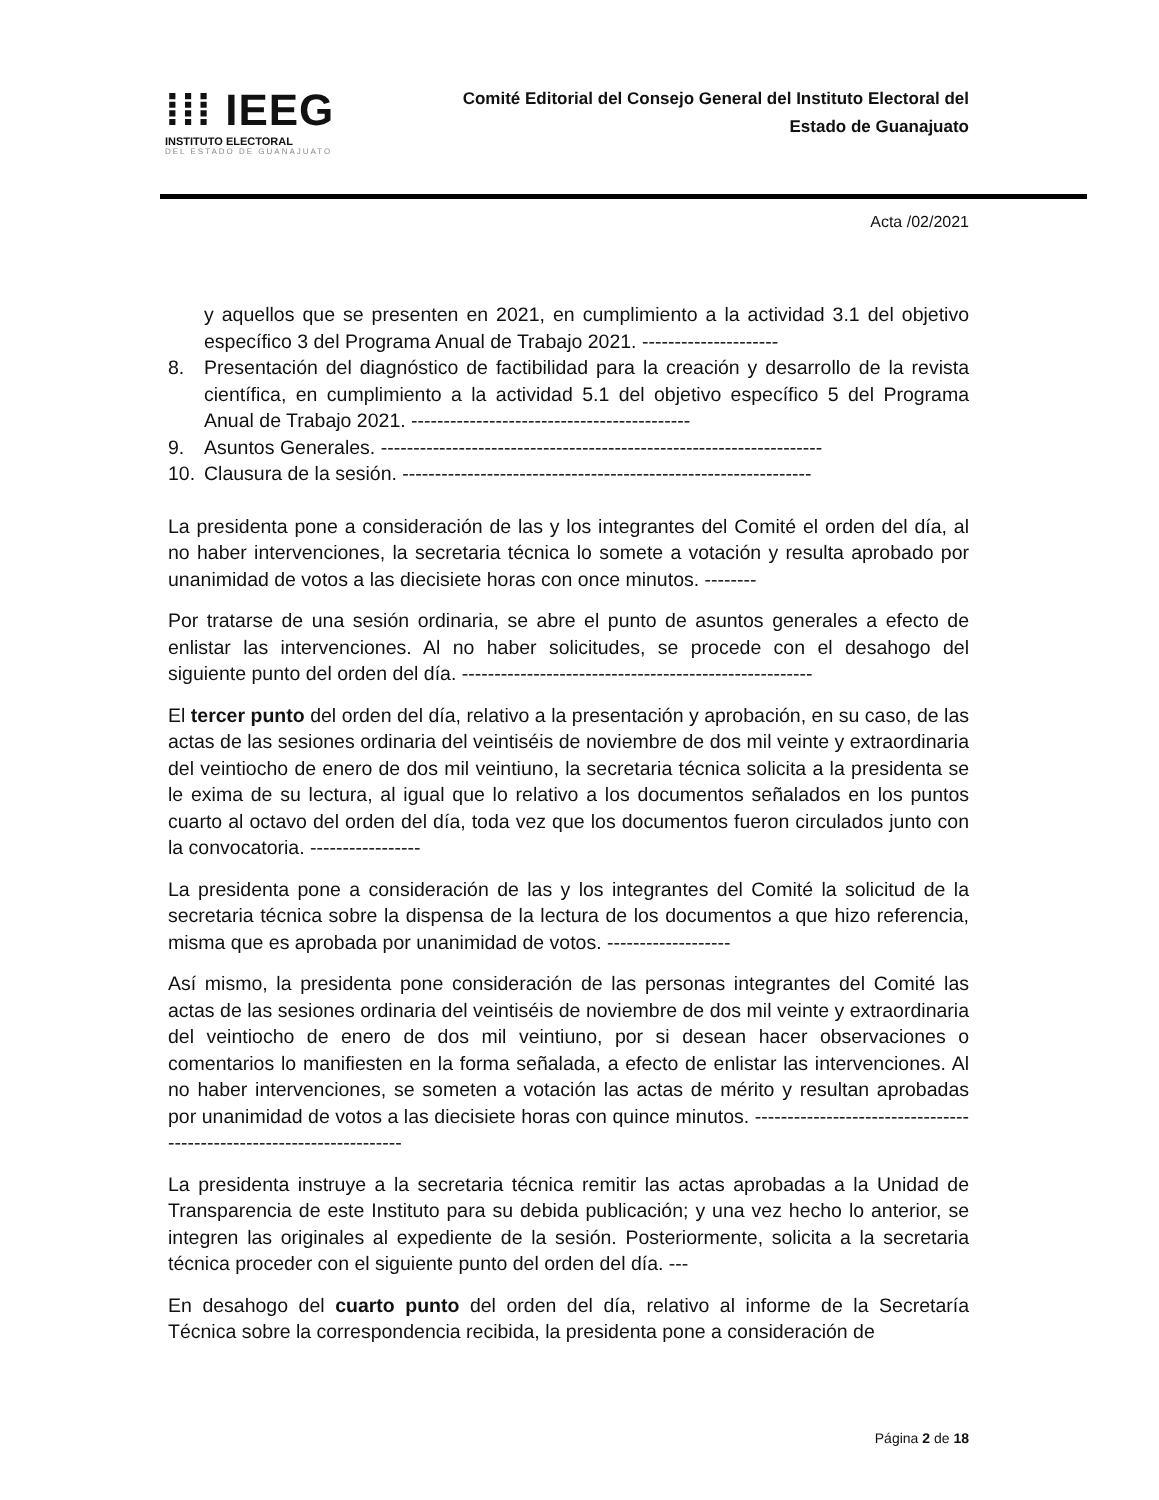⁞⁞⁞ IEEG
INSTITUTO ELECTORAL
DEL ESTADO DE GUANAJUATO
Comité Editorial del Consejo General del Instituto Electoral del Estado de Guanajuato
Acta /02/2021
y aquellos que se presenten en 2021, en cumplimiento a la actividad 3.1 del objetivo específico 3 del Programa Anual de Trabajo 2021. ---------------------
8. Presentación del diagnóstico de factibilidad para la creación y desarrollo de la revista científica, en cumplimiento a la actividad 5.1 del objetivo específico 5 del Programa Anual de Trabajo 2021. -------------------------------------------
9. Asuntos Generales. --------------------------------------------------------------------
10. Clausura de la sesión. ---------------------------------------------------------------
La presidenta pone a consideración de las y los integrantes del Comité el orden del día, al no haber intervenciones, la secretaria técnica lo somete a votación y resulta aprobado por unanimidad de votos a las diecisiete horas con once minutos. --------
Por tratarse de una sesión ordinaria, se abre el punto de asuntos generales a efecto de enlistar las intervenciones. Al no haber solicitudes, se procede con el desahogo del siguiente punto del orden del día. ------------------------------------------------------
El tercer punto del orden del día, relativo a la presentación y aprobación, en su caso, de las actas de las sesiones ordinaria del veintiséis de noviembre de dos mil veinte y extraordinaria del veintiocho de enero de dos mil veintiuno, la secretaria técnica solicita a la presidenta se le exima de su lectura, al igual que lo relativo a los documentos señalados en los puntos cuarto al octavo del orden del día, toda vez que los documentos fueron circulados junto con la convocatoria. -----------------
La presidenta pone a consideración de las y los integrantes del Comité la solicitud de la secretaria técnica sobre la dispensa de la lectura de los documentos a que hizo referencia, misma que es aprobada por unanimidad de votos. -------------------
Así mismo, la presidenta pone consideración de las personas integrantes del Comité las actas de las sesiones ordinaria del veintiséis de noviembre de dos mil veinte y extraordinaria del veintiocho de enero de dos mil veintiuno, por si desean hacer observaciones o comentarios lo manifiesten en la forma señalada, a efecto de enlistar las intervenciones. Al no haber intervenciones, se someten a votación las actas de mérito y resultan aprobadas por unanimidad de votos a las diecisiete horas con quince minutos. ---------------------------------------------------------------------
La presidenta instruye a la secretaria técnica remitir las actas aprobadas a la Unidad de Transparencia de este Instituto para su debida publicación; y una vez hecho lo anterior, se integren las originales al expediente de la sesión. Posteriormente, solicita a la secretaria técnica proceder con el siguiente punto del orden del día. ---
En desahogo del cuarto punto del orden del día, relativo al informe de la Secretaría Técnica sobre la correspondencia recibida, la presidenta pone a consideración de
Página 2 de 18